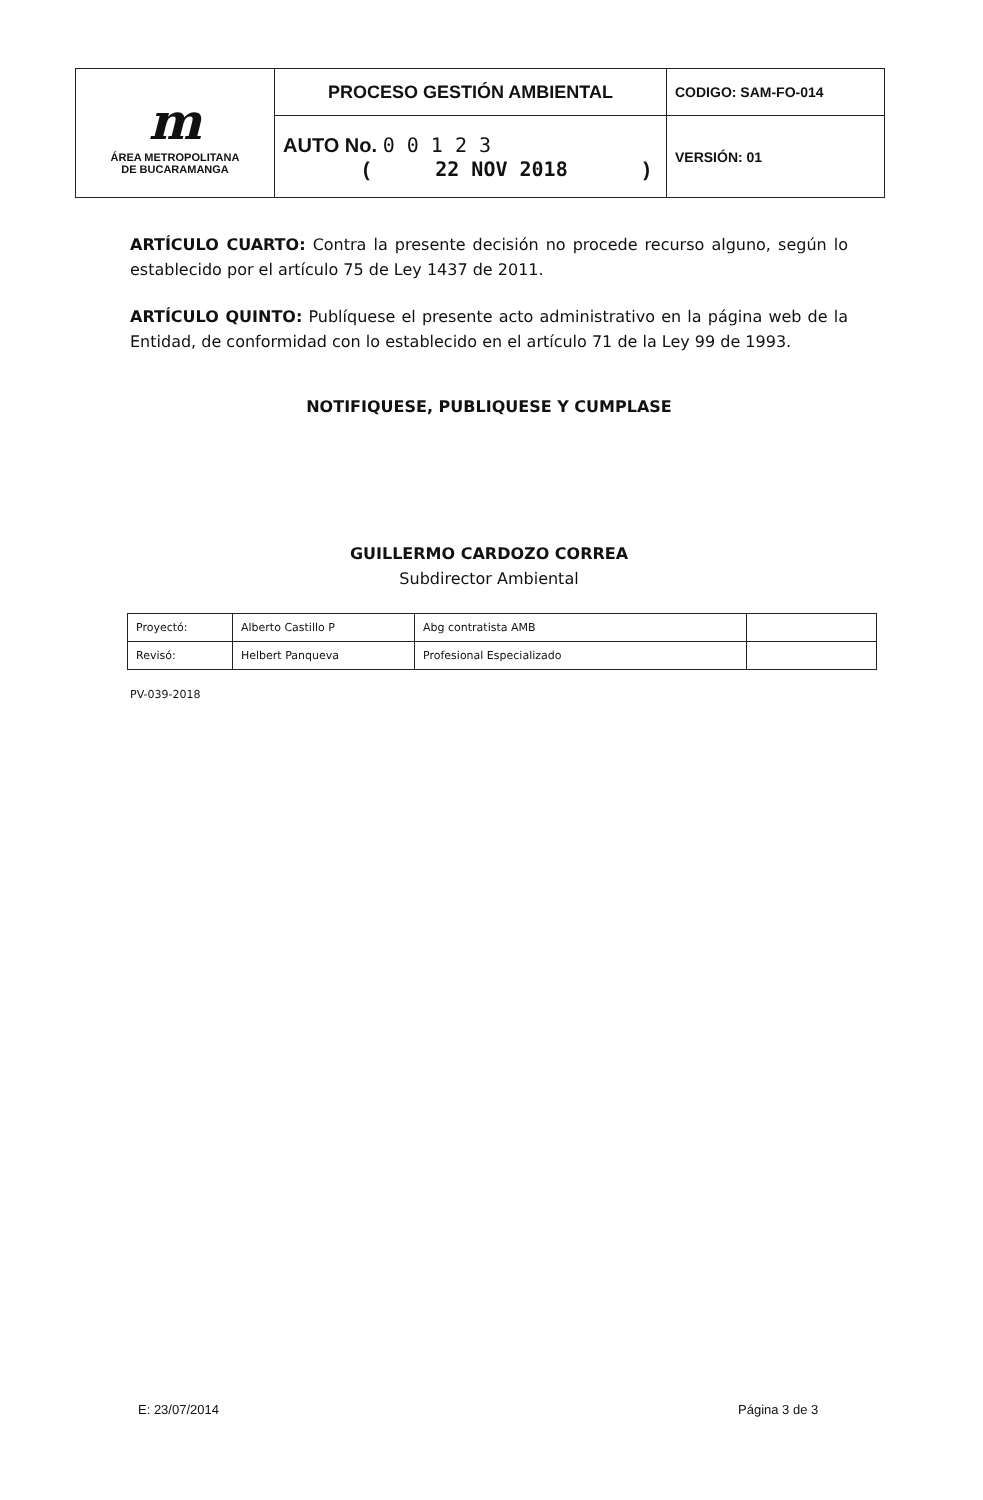| m ÁREA METROPOLITANA DE BUCARAMANGA | PROCESO GESTIÓN AMBIENTAL | CODIGO: SAM-FO-014 |
| | AUTO No. 0 0 1 2 3 ( 22 NOV 2018 ) | VERSIÓN: 01 |
ARTÍCULO CUARTO: Contra la presente decisión no procede recurso alguno, según lo establecido por el artículo 75 de Ley 1437 de 2011.
ARTÍCULO QUINTO: Publíquese el presente acto administrativo en la página web de la Entidad, de conformidad con lo establecido en el artículo 71 de la Ley 99 de 1993.
NOTIFIQUESE, PUBLIQUESE Y CUMPLASE
GUILLERMO CARDOZO CORREA
Subdirector Ambiental
| Proyectó: | Alberto Castillo P | Abg contratista AMB | |
| Revisó: | Helbert Panqueva | Profesional Especializado | |
PV-039-2018
E: 23/07/2014 Página 3 de 3